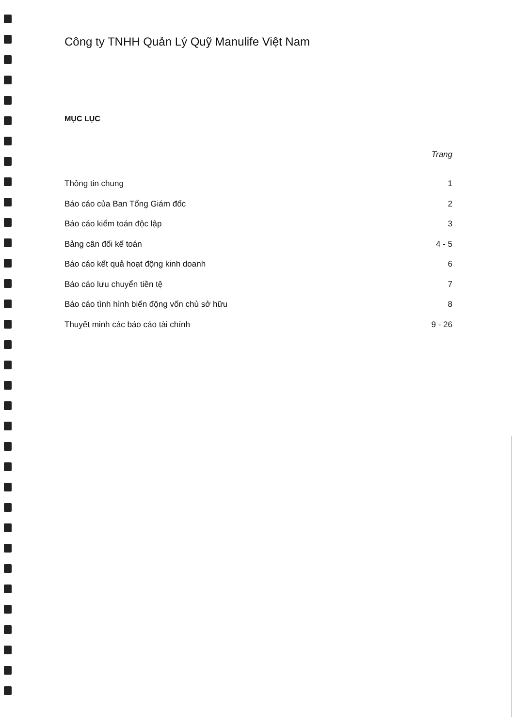Công ty TNHH Quản Lý Quỹ Manulife Việt Nam
MỤC LỤC
Trang
Thông tin chung 1
Báo cáo của Ban Tổng Giám đốc 2
Báo cáo kiểm toán độc lập 3
Bảng cân đối kế toán 4 - 5
Báo cáo kết quả hoạt động kinh doanh 6
Báo cáo lưu chuyển tiền tệ 7
Báo cáo tình hình biến động vốn chủ sở hữu 8
Thuyết minh các báo cáo tài chính 9 - 26